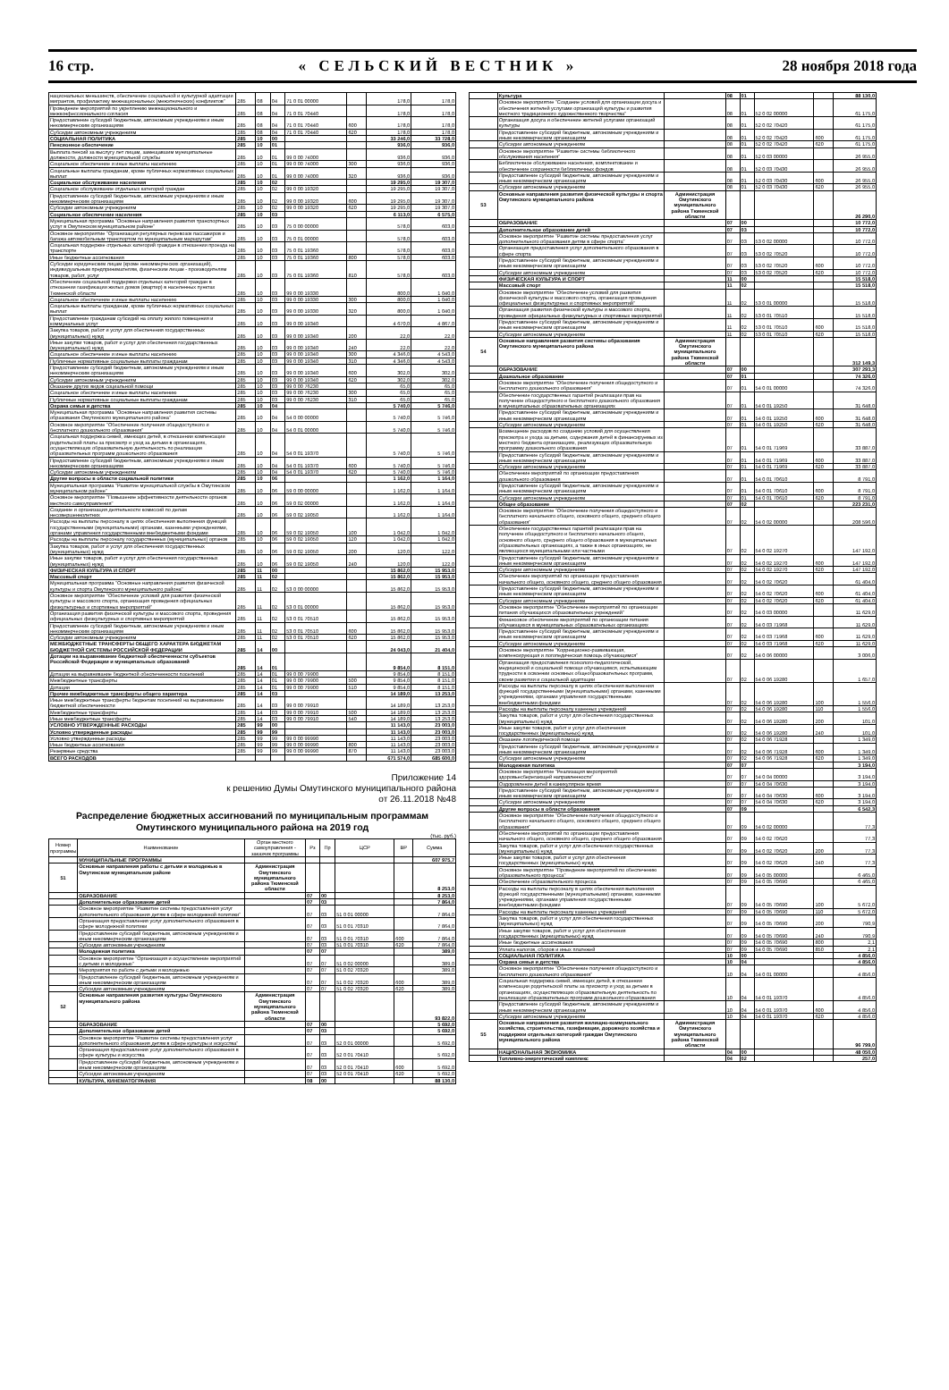16 стр. « СЕЛЬСКИЙ ВЕСТНИК » 28 ноября 2018 года
| национальных меньшинств, обеспечение социальной и культурной адаптации мигрантов, профилактику межнациональных (межэтнических) конфликтов" | 285 | 08 | 04 | 71 0 01 00000 | | 178,0 | 178,0 |
| Проведение мероприятий по укреплению межнационального и межконфессионального согласия | 285 | 08 | 04 | 71 0 01 70440 | | 178,0 | 178,0 |
| Предоставление субсидий бюджетным, автономным учреждениям и иным некоммерческим организациям | 285 | 08 | 04 | 71 0 01 70440 | 600 | 178,0 | 178,0 |
| Субсидии автономным учреждениям | 285 | 08 | 04 | 71 0 01 70440 | 620 | 178,0 | 178,0 |
| СОЦИАЛЬНАЯ ПОЛИТИКА | 285 | 10 | 00 | | | 33 246,0 | 33 728,0 |
| Пенсионное обеспечение | 285 | 10 | 01 | | | 936,0 | 936,0 |
| Выплата пенсий за выслугу лет лицам, замещавшим муниципальные должности, должности муниципальной службы | 285 | 10 | 01 | 99 0 00 74000 | | 936,0 | 936,0 |
| Социальное обеспечение и иные выплаты населению | 285 | 10 | 01 | 99 0 00 74000 | 300 | 936,0 | 936,0 |
| Социальные выплаты гражданам, кроме публичных нормативных социальных выплат | 285 | 10 | 01 | 99 0 00 74000 | 320 | 936,0 | 936,0 |
| Социальное обслуживание населения | 285 | 10 | 02 | | | 19 295,0 | 19 307,0 |
| Социальное обслуживание отдельных категорий граждан | 285 | 10 | 02 | 99 0 00 19320 | | 19 295,0 | 19 307,0 |
| Предоставление субсидий бюджетным, автономным учреждениям и иным некоммерческим организациям | 285 | 10 | 02 | 99 0 00 19320 | 600 | 19 295,0 | 19 307,0 |
| Субсидии автономным учреждениям | 285 | 10 | 02 | 99 0 00 19320 | 620 | 19 295,0 | 19 307,0 |
| Социальное обеспечение населения | 285 | 10 | 03 | | | 6 113,0 | 6 575,0 |
| Муниципальная программа "Основные направления развития транспортных услуг в Омутинском муниципальном районе" | 285 | 10 | 03 | 75 0 00 00000 | | 578,0 | 603,0 |
| Основное мероприятие "Организация регулярных перевозок пассажиров и багажа автомобильным транспортом по муниципальным маршрутам" | 285 | 10 | 03 | 75 0 01 00000 | | 578,0 | 603,0 |
| Социальная поддержке отдельных категорий граждан в отношении проезда на транспорте | 285 | 10 | 03 | 75 0 01 19360 | | 578,0 | 603,0 |
| Иные бюджетные ассигнования | 285 | 10 | 03 | 75 0 01 19360 | 800 | 578,0 | 603,0 |
| Субсидии юридическим лицам (кроме некоммерческих организаций), индивидуальным предпринимателям, физическим лицам - производителям товаров, работ, услуг | 285 | 10 | 03 | 75 0 01 19360 | 810 | 578,0 | 603,0 |
| Обеспечение социальной поддержки отдельных категорий граждан в отношении газификации жилых домов (квартир) в населенных пунктах Тюменской области | 285 | 10 | 03 | 99 0 00 19330 | | 800,0 | 1 040,0 |
| Социальное обеспечение и иные выплаты населению | 285 | 10 | 03 | 99 0 00 19330 | 300 | 800,0 | 1 040,0 |
| Социальные выплаты гражданам, кроме публичных нормативных социальных выплат | 285 | 10 | 03 | 99 0 00 19330 | 320 | 800,0 | 1 040,0 |
| Предоставление гражданам субсидий на оплату жилого помещения и коммунальных услуг | 285 | 10 | 03 | 99 0 00 19340 | | 4 670,0 | 4 867,0 |
| Закупка товаров, работ и услуг для обеспечения государственных (муниципальных) нужд | 285 | 10 | 03 | 99 0 00 19340 | 200 | 22,0 | 22,0 |
| Иные закупки товаров, работ и услуг для обеспечения государственных (муниципальных) нужд | 285 | 10 | 03 | 99 0 00 19340 | 240 | 22,0 | 22,0 |
| Социальное обеспечение и иные выплаты населению | 285 | 10 | 03 | 99 0 00 19340 | 300 | 4 346,0 | 4 543,0 |
| Публичные нормативные социальные выплаты гражданам | 285 | 10 | 03 | 99 0 00 19340 | 310 | 4 346,0 | 4 543,0 |
| Предоставление субсидий бюджетным, автономным учреждениям и иным некоммерческим организациям | 285 | 10 | 03 | 99 0 00 19340 | 600 | 302,0 | 302,0 |
| Субсидии автономным учреждениям | 285 | 10 | 03 | 99 0 00 19340 | 620 | 302,0 | 302,0 |
| Оказание других видов социальной помощи | 285 | 10 | 03 | 99 0 00 76230 | | 65,0 | 65,0 |
| Социальное обеспечение и иные выплаты населению | 285 | 10 | 03 | 99 0 00 76230 | 300 | 65,0 | 65,0 |
| Публичные нормативные социальные выплаты гражданам | 285 | 10 | 03 | 99 0 00 76230 | 310 | 65,0 | 65,0 |
| Охрана семьи и детства | 285 | 10 | 04 | | | 5 740,0 | 5 746,0 |
| Муниципальная программа "Основные направления развития системы образования Омутинского муниципального района" | 285 | 10 | 04 | 54 0 00 00000 | | 5 740,0 | 5 746,0 |
| Основное мероприятие "Обеспечение получения общедоступного и бесплатного дошкольного образования" | 285 | 10 | 04 | 54 0 01 00000 | | 5 740,0 | 5 746,0 |
| Социальная поддержка семей, имеющих детей, в отношении компенсации родительской платы за присмотр и уход за детьми в организациях, осуществляющих образовательную деятельность по реализации образовательных программ дошкольного образования | 285 | 10 | 04 | 54 0 01 19370 | | 5 740,0 | 5 746,0 |
| Предоставление субсидий бюджетным, автономным учреждениям и иным некоммерческим организациям | 285 | 10 | 04 | 54 0 01 19370 | 600 | 5 740,0 | 5 746,0 |
| Субсидии автономным учреждениям | 285 | 10 | 04 | 54 0 01 19370 | 620 | 5 740,0 | 5 746,0 |
| Другие вопросы в области социальной политики | 285 | 10 | 06 | | | 1 162,0 | 1 164,0 |
| Муниципальная программа "Развитие муниципальной службы в Омутинском муниципальном районе" | 285 | 10 | 06 | 59 0 00 00000 | | 1 162,0 | 1 164,0 |
| Основное мероприятие "Повышение эффективности деятельности органов местного самоуправления" | 285 | 10 | 06 | 59 0 02 00000 | | 1 162,0 | 1 164,0 |
| Создание и организация деятельности комиссий по делам несовершеннолетних | 285 | 10 | 06 | 59 0 02 19050 | | 1 162,0 | 1 164,0 |
| Расходы на выплаты персоналу в целях обеспечения выполнения функций государственными (муниципальными) органами, казенными учреждениями, органами управления государственными внебюджетными фондами | 285 | 10 | 06 | 59 0 02 19050 | 100 | 1 042,0 | 1 042,0 |
| Расходы на выплаты персоналу государственных (муниципальных) органов | 285 | 10 | 06 | 59 0 02 19050 | 120 | 1 042,0 | 1 042,0 |
| Закупка товаров, работ и услуг для обеспечения государственных (муниципальных) нужд | 285 | 10 | 06 | 59 0 02 19050 | 200 | 120,0 | 122,0 |
| Иные закупки товаров, работ и услуг для обеспечения государственных (муниципальных) нужд | 285 | 10 | 06 | 59 0 02 19050 | 240 | 120,0 | 122,0 |
| ФИЗИЧЕСКАЯ КУЛЬТУРА И СПОРТ | 285 | 11 | 00 | | | 15 862,0 | 15 953,0 |
| Массовый спорт | 285 | 11 | 02 | | | 15 862,0 | 15 953,0 |
| Муниципальная программа "Основные направления развития физической культуры и спорта Омутинского муниципального района" | 285 | 11 | 02 | 53 0 00 00000 | | 15 862,0 | 15 953,0 |
| Основное мероприятие "Обеспечение условий для развития физической культуры и массового спорта, организация проведения официальных физкультурных и спортивных мероприятий" | 285 | 11 | 02 | 53 0 01 00000 | | 15 862,0 | 15 953,0 |
| Организация развития физической культуры и массового спорта, проведения официальных физкультурных и спортивных мероприятий | 285 | 11 | 02 | 53 0 01 70510 | | 15 862,0 | 15 953,0 |
| Предоставление субсидий бюджетным, автономным учреждениям и иным некоммерческим организациям | 285 | 11 | 02 | 53 0 01 70510 | 600 | 15 862,0 | 15 953,0 |
| Субсидии автономным учреждениям | 285 | 11 | 02 | 53 0 01 70510 | 620 | 15 862,0 | 15 953,0 |
| МЕЖБЮДЖЕТНЫЕ ТРАНСФЕРТЫ ОБЩЕГО ХАРАКТЕРА БЮДЖЕТАМ БЮДЖЕТНОЙ СИСТЕМЫ РОССИЙСКОЙ ФЕДЕРАЦИИ | 285 | 14 | 00 | | | 24 043,0 | 21 404,0 |
| Дотации на выравнивание бюджетной обеспеченности субъектов Российской Федерации и муниципальных образований | 285 | 14 | 01 | | | 9 854,0 | 8 151,0 |
| Дотации на выравнивание бюджетной обеспеченности поселений | 285 | 14 | 01 | 99 0 00 79900 | | 9 854,0 | 8 151,0 |
| Межбюджетные трансферты | 285 | 14 | 01 | 99 0 00 79900 | 500 | 9 854,0 | 8 151,0 |
| Дотации | 285 | 14 | 01 | 99 0 00 79900 | 510 | 9 854,0 | 8 151,0 |
| Прочие межбюджетные трансферты общего характера | 285 | 14 | 03 | | | 14 189,0 | 13 253,0 |
| Иные межбюджетные трансферты бюджетам поселений на выравнивание бюджетной обеспеченности | 285 | 14 | 03 | 99 0 00 79910 | | 14 189,0 | 13 253,0 |
| Межбюджетные трансферты | 285 | 14 | 03 | 99 0 00 79910 | 500 | 14 189,0 | 13 253,0 |
| Иные межбюджетные трансферты | 285 | 14 | 03 | 99 0 00 79910 | 540 | 14 189,0 | 13 253,0 |
| УСЛОВНО УТВЕРЖДЕННЫЕ РАСХОДЫ | 285 | 99 | 00 | | | 11 143,0 | 23 003,0 |
| Условно утвержденные расходы | 285 | 99 | 99 | | | 11 143,0 | 23 003,0 |
| Условно утвержденные расходы | 285 | 99 | 99 | 99 0 00 99990 | | 11 143,0 | 23 003,0 |
| Иные бюджетные ассигнования | 285 | 99 | 99 | 99 0 00 99990 | 800 | 11 143,0 | 23 003,0 |
| Резервные средства | 285 | 99 | 99 | 99 0 00 99990 | 870 | 11 143,0 | 23 003,0 |
| ВСЕГО РАСХОДОВ | | | | | | 671 574,0 | 685 600,0 |
Приложение 14
к решению Думы Омутинского муниципального района
от 26.11.2018 №48
Распределение бюджетных ассигнований по муниципальным программам
Омутинского муниципального района на 2019 год
(тыс. руб.)
| Номер программы | Наименование | Орган местного самоуправления - заказчик программы | Рз | Пр | ЦСР | ВР | Сумма |
| --- | --- | --- | --- | --- | --- | --- | --- |
| | МУНИЦИПАЛЬНЫЕ ПРОГРАММЫ | | | | | | 607 975,7 |
| 51 | Основные направления работы с детьми и молодежью в Омутинском муниципальном районе | Администрация Омутинского муниципального района Тюменской области | | | | | 8 253,0 |
| | ОБРАЗОВАНИЕ | | 07 | 00 | | | 8 253,0 |
| | Дополнительное образование детей | | 07 | 03 | | | 7 864,0 |
| | Основное мероприятие "Развитие системы предоставления услуг дополнительного образования детям в сфере молодежной политики" | | 07 | 03 | 51 0 01 00000 | | 7 864,0 |
| | Организация предоставления услуг дополнительного образования в сфере молодежной политики | | 07 | 03 | 51 0 01 70310 | | 7 864,0 |
| | Предоставление субсидий бюджетным, автономным учреждениям и иным некоммерческим организациям | | 07 | 03 | 51 0 01 70310 | 600 | 7 864,0 |
| | Субсидии автономным учреждениям | | 07 | 03 | 51 0 01 70310 | 620 | 7 864,0 |
| | Молодежная политика | | 07 | 07 | | | 389,0 |
| | Основное мероприятие "Организация и осуществление мероприятий с детьми и молодежью" | | 07 | 07 | 51 0 02 00000 | | 389,0 |
| | Мероприятия по работе с детьми и молодежью | | 07 | 07 | 51 0 02 70320 | | 389,0 |
| | Предоставление субсидий бюджетным, автономным учреждениям и иным некоммерческим организациям | | 07 | 07 | 51 0 02 70320 | 600 | 389,0 |
| | Субсидии автономным учреждениям | | 07 | 07 | 51 0 02 70320 | 620 | 389,0 |
| 52 | Основные направления развития культуры Омутинского муниципального района | Администрация Омутинского муниципального района Тюменской области | | | | | 93 822,0 |
| | ОБРАЗОВАНИЕ | | 07 | 00 | | | 5 692,0 |
| | Дополнительное образование детей | | 07 | 03 | | | 5 692,0 |
| | Основное мероприятие "Развитие системы предоставления услуг дополнительного образования детям в сфере культуры и искусства" | | 07 | 03 | 52 0 01 00000 | | 5 692,0 |
| | Организация предоставления услуг дополнительного образования в сфере культуры и искусства | | 07 | 03 | 52 0 01 70410 | | 5 692,0 |
| | Предоставление субсидий бюджетным, автономным учреждениям и иным некоммерческим организациям | | 07 | 03 | 52 0 01 70410 | 600 | 5 692,0 |
| | Субсидии автономным учреждениям | | 07 | 03 | 52 0 01 70410 | 620 | 5 692,0 |
| | КУЛЬТУРА, КИНЕМАТОГРАФИЯ | | 08 | 00 | | | 88 130,0 |
| | Культура | | 08 | 01 | | | 88 130,0 |
| | Основное мероприятие "Создание условий для организации досуга и обеспечения жителей услугами организаций культуры и развития местного традиционного художественного творчества" | | 08 | 01 | 52 0 02 00000 | | 61 175,0 |
| | Организация досуга и обеспечение жителей услугами организаций культуры | | 08 | 01 | 52 0 02 70420 | | 61 175,0 |
| | Предоставление субсидий бюджетным, автономным учреждениям и иным некоммерческим организациям | | 08 | 01 | 52 0 02 70420 | 600 | 61 175,0 |
| | Субсидии автономным учреждениям | | 08 | 01 | 52 0 02 70420 | 620 | 61 175,0 |
| | Основное мероприятие "Развитие системы библиотечного обслуживания населения" | | 08 | 01 | 52 0 03 00000 | | 26 955,0 |
| | Библиотечное обслуживание населения, комплектование и обеспечение сохранности библиотечных фондов | | 08 | 01 | 52 0 03 70430 | | 26 955,0 |
| | Предоставление субсидий бюджетным, автономным учреждениям и иным некоммерческим организациям | | 08 | 01 | 52 0 03 70430 | 600 | 26 955,0 |
| | Субсидии автономным учреждениям | | 08 | 01 | 52 0 03 70430 | 620 | 26 955,0 |
| 53 | Основные направления развития физической культуры и спорта Омутинского муниципального района | Администрация Омутинского муниципального района Тюменской области | | | | | 26 290,0 |
| | ОБРАЗОВАНИЕ | | 07 | 00 | | | 10 772,0 |
| | Дополнительное образование детей | | 07 | 03 | | | 10 772,0 |
| | Основное мероприятие "Развитие системы предоставления услуг дополнительного образования детям в сфере спорта" | | 07 | 03 | 53 0 02 00000 | | 10 772,0 |
| | Организация предоставления услуг дополнительного образования в сфере спорта | | 07 | 03 | 53 0 02 70520 | | 10 772,0 |
| | Предоставление субсидий бюджетным, автономным учреждениям и иным некоммерческим организациям | | 07 | 03 | 53 0 02 70520 | 600 | 10 772,0 |
| | Субсидии автономным учреждениям | | 07 | 03 | 53 0 02 70520 | 620 | 10 772,0 |
| | ФИЗИЧЕСКАЯ КУЛЬТУРА И СПОРТ | | 11 | 00 | | | 15 518,0 |
| | Массовый спорт | | 11 | 02 | | | 15 518,0 |
| | Основное мероприятие "Обеспечение условий для развития физической культуры и массового спорта, организация проведения официальных физкультурных и спортивных мероприятий" | | 11 | 02 | 53 0 01 00000 | | 15 518,0 |
| | Организация развития физической культуры и массового спорта, проведения официальных физкультурных и спортивных мероприятий | | 11 | 02 | 53 0 01 70510 | | 15 518,0 |
| | Предоставление субсидий бюджетным, автономным учреждениям и иным некоммерческим организациям | | 11 | 02 | 53 0 01 70510 | 600 | 15 518,0 |
| | Субсидии автономным учреждениям | | 11 | 02 | 53 0 01 70510 | 620 | 15 518,0 |
| 54 | Основные направления развития системы образования Омутинского муниципального района | Администрация Омутинского муниципального района Тюменской области | | | | | 312 149,3 |
| | ОБРАЗОВАНИЕ | | 07 | 00 | | | 307 293,3 |
| | Дошкольное образование | | 07 | 01 | | | 74 326,0 |
| | Основное мероприятие "Обеспечение получения общедоступного и бесплатного дошкольного образования" | | 07 | 01 | 54 0 01 00000 | | 74 326,0 |
| | Обеспечение государственных гарантий реализации прав на получение общедоступного и бесплатного дошкольного образования в муниципальных образовательных организациях | | 07 | 01 | 54 0 01 19250 | | 31 648,0 |
| | Предоставление субсидий бюджетным, автономным учреждениям и иным некоммерческим организациям | | 07 | 01 | 54 0 01 19250 | 600 | 31 648,0 |
| | Субсидии автономным учреждениям | | 07 | 01 | 54 0 01 19250 | 620 | 31 648,0 |
| | Возмещение расходов по созданию условий для осуществления присмотра и ухода за детьми, содержания детей в финансируемых из местного бюджета организациях, реализующих образовательную программу дошкольного образования | | 07 | 01 | 54 0 01 71969 | | 33 887,0 |
| | Предоставление субсидий бюджетным, автономным учреждениям и иным некоммерческим организациям | | 07 | 01 | 54 0 01 71969 | 600 | 33 887,0 |
| | Субсидии автономным учреждениям | | 07 | 01 | 54 0 01 71969 | 620 | 33 887,0 |
| | Обеспечение мероприятий по организации предоставления дошкольного образования | | 07 | 01 | 54 0 01 70610 | | 8 791,0 |
| | Предоставление субсидий бюджетным, автономным учреждениям и иным некоммерческим организациям | | 07 | 01 | 54 0 01 70610 | 600 | 8 791,0 |
| | Субсидии автономным учреждениям | | 07 | 01 | 54 0 01 70610 | 620 | 8 791,0 |
| | Общее образование | | 07 | 02 | | | 223 231,0 |
| | Основное мероприятие "Обеспечение получения общедоступного и бесплатного начального общего, основного общего, среднего общего образования" | | 07 | 02 | 54 0 02 00000 | | 208 596,0 |
| | Обеспечение государственных гарантий реализации прав на получение общедоступного и бесплатного начального общего, основного общего, среднего общего образования в муниципальных образовательных организациях, а также в иных организациях, не являющихся муниципальными или частными | | 07 | 02 | 54 0 02 19270 | | 147 192,0 |
| | Предоставление субсидий бюджетным, автономным учреждениям и иным некоммерческим организациям | | 07 | 02 | 54 0 02 19270 | 600 | 147 192,0 |
| | Субсидии автономным учреждениям | | 07 | 02 | 54 0 02 19270 | 620 | 147 192,0 |
| | Обеспечение мероприятий по организации предоставления начального общего, основного общего, среднего общего образования | | 07 | 02 | 54 0 02 70620 | | 61 404,0 |
| | Предоставление субсидий бюджетным, автономным учреждениям и иным некоммерческим организациям | | 07 | 02 | 54 0 02 70620 | 600 | 61 404,0 |
| | Субсидии автономным учреждениям | | 07 | 02 | 54 0 02 70620 | 620 | 61 404,0 |
| | Основное мероприятие "Обеспечение мероприятий по организации питания обучающихся образовательных учреждений" | | 07 | 02 | 54 0 03 00000 | | 11 629,0 |
| | Финансовое обеспечение мероприятий по организации питания обучающихся в муниципальных образовательных организациях | | 07 | 02 | 54 0 03 71968 | | 11 629,0 |
| | Предоставление субсидий бюджетным, автономным учреждениям и иным некоммерческим организациям | | 07 | 02 | 54 0 03 71968 | 600 | 11 629,0 |
| | Субсидии автономным учреждениям | | 07 | 02 | 54 0 03 71968 | 620 | 11 629,0 |
| | Основное мероприятие "Коррекционно-развивающая, компенсирующая и логопедическая помощь обучающимся" | | 07 | 02 | 54 0 06 00000 | | 3 006,0 |
| | Организация предоставления психолого-педагогической, медицинской и социальной помощи обучающимся, испытывающим трудности в освоении основных общеобразовательных программ, своем развитии и социальной адаптации | | 07 | 02 | 54 0 06 19280 | | 1 657,0 |
| | Расходы на выплаты персоналу в целях обеспечения выполнения функций государственными (муниципальными) органами, казенными учреждениями, органами управления государственными внебюджетными фондами | | 07 | 02 | 54 0 06 19280 | 100 | 1 556,0 |
| | Расходы на выплаты персоналу казенных учреждений | | 07 | 02 | 54 0 06 19280 | 110 | 1 556,0 |
| | Закупка товаров, работ и услуг для обеспечения государственных (муниципальных) нужд | | 07 | 02 | 54 0 06 19280 | 200 | 101,0 |
| | Иные закупки товаров, работ и услуг для обеспечения государственных (муниципальных) нужд | | 07 | 02 | 54 0 06 19280 | 240 | 101,0 |
| | Оказание логопедической помощи | | 07 | 02 | 54 0 06 71928 | | 1 349,0 |
| | Предоставление субсидий бюджетным, автономным учреждениям и иным некоммерческим организациям | | 07 | 02 | 54 0 06 71928 | 600 | 1 349,0 |
| | Субсидии автономным учреждениям | | 07 | 02 | 54 0 06 71928 | 620 | 1 349,0 |
| | Молодежная политика | | 07 | 07 | | | 3 194,0 |
| | Основное мероприятие "Реализация мероприятий здоровьесберегающей направленности" | | 07 | 07 | 54 0 04 00000 | | 3 194,0 |
| | Оздоровление детей в каникулярное время | | 07 | 07 | 54 0 04 70630 | | 3 194,0 |
| | Предоставление субсидий бюджетным, автономным учреждениям и иным некоммерческим организациям | | 07 | 07 | 54 0 04 70630 | 600 | 3 194,0 |
| | Субсидии автономным учреждениям | | 07 | 07 | 54 0 04 70630 | 620 | 3 194,0 |
| | Другие вопросы в области образования | | 07 | 09 | | | 6 542,3 |
| | Основное мероприятие "Обеспечение получения общедоступного и бесплатного начального общего, основного общего, среднего общего образования" | | 07 | 09 | 54 0 02 00000 | | 77,3 |
| | Обеспечение мероприятий по организации предоставления начального общего, основного общего, среднего общего образования | | 07 | 09 | 54 0 02 70620 | | 77,3 |
| | Закупка товаров, работ и услуг для обеспечения государственных (муниципальных) нужд | | 07 | 09 | 54 0 02 70620 | 200 | 77,3 |
| | Иные закупки товаров, работ и услуг для обеспечения государственных (муниципальных) нужд | | 07 | 09 | 54 0 02 70620 | 240 | 77,3 |
| | Основное мероприятие "Проведение мероприятий по обеспечению образовательного процесса" | | 07 | 09 | 54 0 05 00000 | | 6 465,0 |
| | Обеспечение образовательного процесса | | 07 | 09 | 54 0 05 70690 | | 6 465,0 |
| | Расходы на выплаты персоналу в целях обеспечения выполнения функций государственными (муниципальными) органами, казенными учреждениями, органами управления государственными внебюджетными фондами | | 07 | 09 | 54 0 05 70690 | 100 | 5 672,0 |
| | Расходы на выплаты персоналу казенных учреждений | | 07 | 09 | 54 0 05 70690 | 110 | 5 672,0 |
| | Закупка товаров, работ и услуг для обеспечения государственных (муниципальных) нужд | | 07 | 09 | 54 0 05 70690 | 200 | 790,9 |
| | Иные закупки товаров, работ и услуг для обеспечения государственных (муниципальных) нужд | | 07 | 09 | 54 0 05 70690 | 240 | 790,9 |
| | Иные бюджетные ассигнования | | 07 | 09 | 54 0 05 70690 | 800 | 2,1 |
| | Уплата налогов, сборов и иных платежей | | 07 | 09 | 54 0 05 70690 | 850 | 2,1 |
| | СОЦИАЛЬНАЯ ПОЛИТИКА | | 10 | 00 | | | 4 856,0 |
| | Охрана семьи и детства | | 10 | 04 | | | 4 856,0 |
| | Основное мероприятие "Обеспечение получения общедоступного и бесплатного дошкольного образования" | | 10 | 04 | 54 0 01 00000 | | 4 856,0 |
| | Социальная поддержка семей, имеющих детей, в отношении компенсации родительской платы за присмотр и уход за детьми в организациях, осуществляющих образовательную деятельность по реализации образовательных программ дошкольного образования | | 10 | 04 | 54 0 01 19370 | | 4 856,0 |
| | Предоставление субсидий бюджетным, автономным учреждениям и иным некоммерческим организациям | | 10 | 04 | 54 0 01 19370 | 600 | 4 856,0 |
| | Субсидии автономным учреждениям | | 10 | 04 | 54 0 01 19370 | 620 | 4 856,0 |
| 55 | Основные направления развития жилищно-коммунального хозяйства, строительства, газификации, дорожного хозяйства и поддержки отдельных категорий граждан Омутинского муниципального района | Администрация Омутинского муниципального района Тюменской области | | | | | 96 799,0 |
| | НАЦИОНАЛЬНАЯ ЭКОНОМИКА | | 04 | 00 | | | 48 050,0 |
| | Топливно-энергетический комплекс | | 04 | 02 | | | 257,0 |